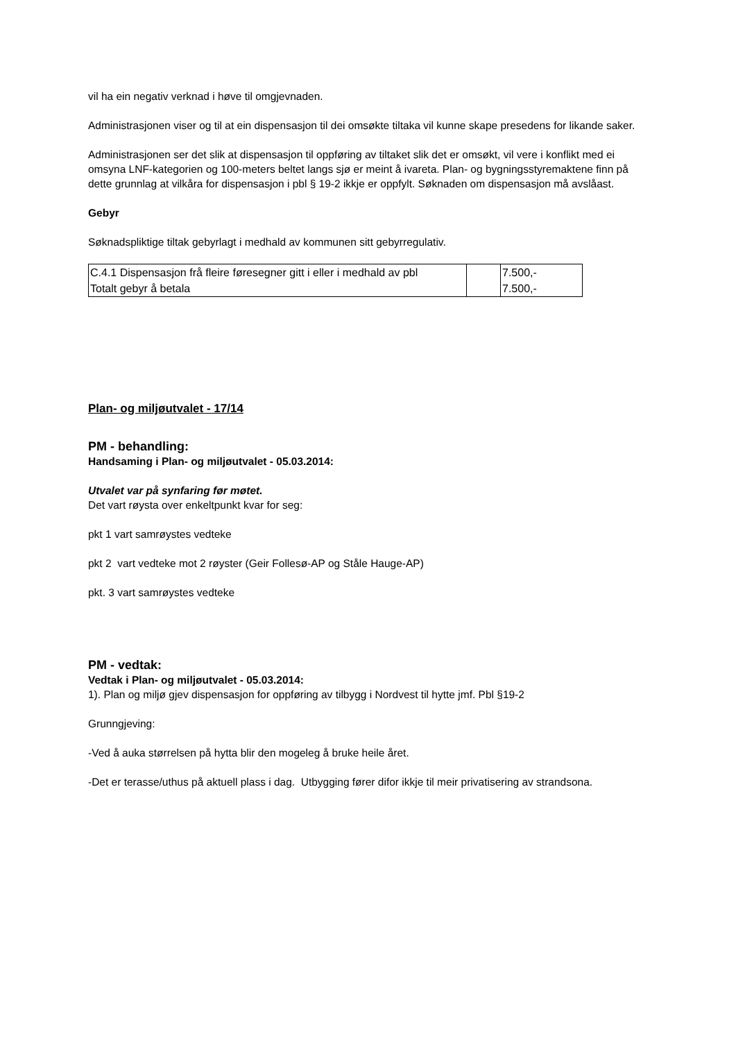vil ha ein negativ verknad i høve til omgjevnaden.
Administrasjonen viser og til at ein dispensasjon til dei omsøkte tiltaka vil kunne skape presedens for likande saker.
Administrasjonen ser det slik at dispensasjon til oppføring av tiltaket slik det er omsøkt, vil vere i konflikt med ei omsyna LNF-kategorien og 100-meters beltet langs sjø er meint å ivareta. Plan- og bygningsstyremaktene finn på dette grunnlag at vilkåra for dispensasjon i pbl § 19-2 ikkje er oppfylt. Søknaden om dispensasjon må avslåast.
Gebyr
Søknadspliktige tiltak gebyrlagt i medhald av kommunen sitt gebyrregulativ.
| C.4.1 Dispensasjon frå fleire føresegner gitt i eller i medhald av pbl | | 7.500,- |
| Totalt gebyr å betala | | 7.500,- |
Plan- og miljøutvalet - 17/14
PM - behandling:
Handsaming i Plan- og miljøutvalet - 05.03.2014:
Utvalet var på synfaring før møtet.
Det vart røysta over enkeltpunkt kvar for seg:
pkt 1 vart samrøystes vedteke
pkt 2 vart vedteke mot 2 røyster (Geir Follesø-AP og Ståle Hauge-AP)
pkt. 3 vart samrøystes vedteke
PM - vedtak:
Vedtak i Plan- og miljøutvalet - 05.03.2014:
1). Plan og miljø gjev dispensasjon for oppføring av tilbygg i Nordvest til hytte jmf. Pbl §19-2
Grunngjeving:
-Ved å auka størrelsen på hytta blir den mogeleg å bruke heile året.
-Det er terasse/uthus på aktuell plass i dag. Utbygging fører difor ikkje til meir privatisering av strandsona.